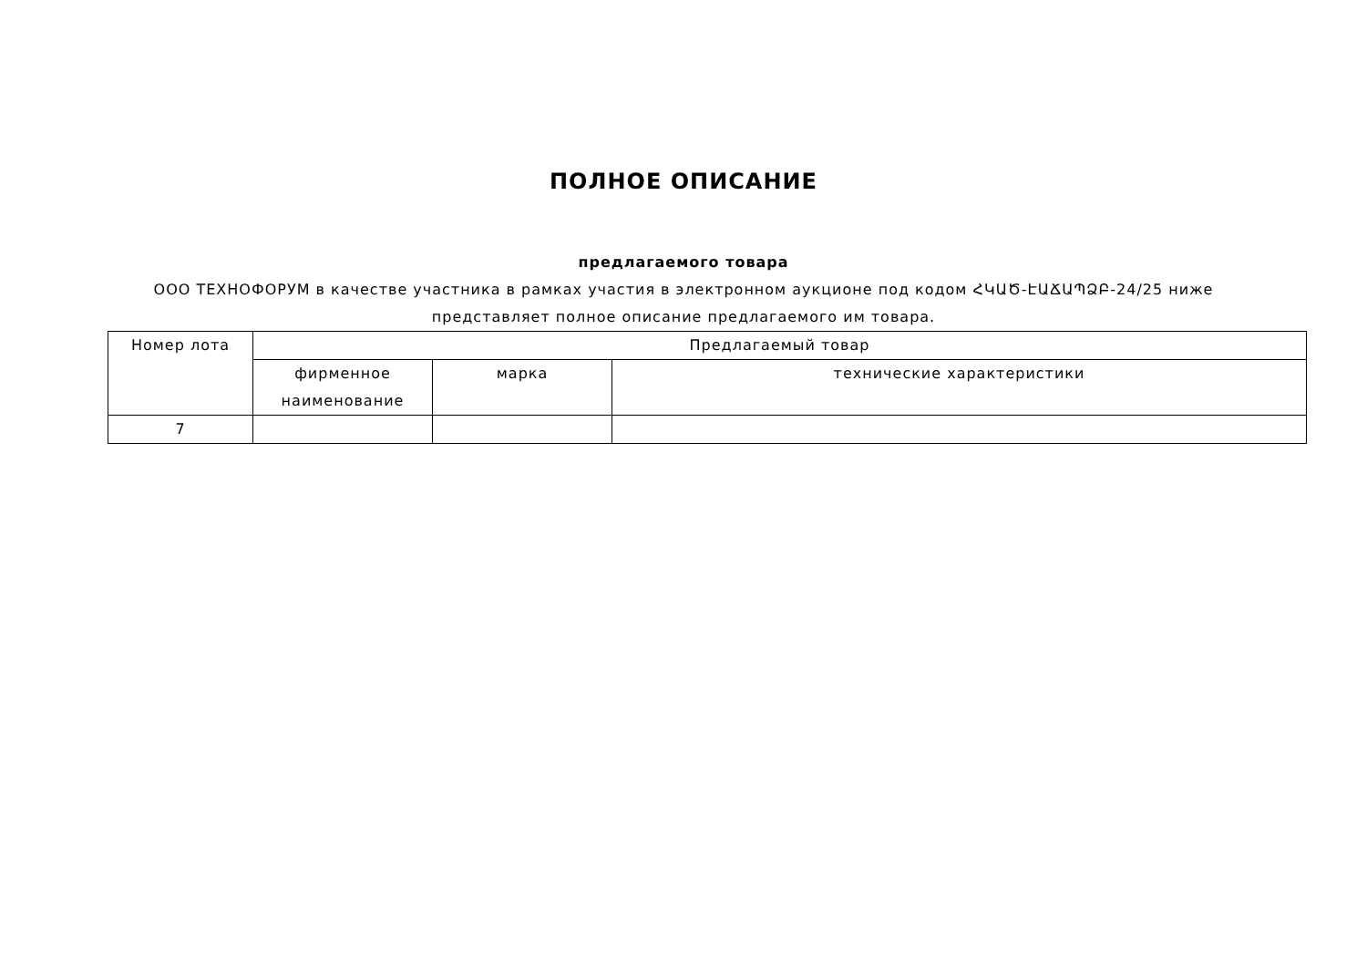ПОЛНОЕ ОПИСАНИЕ
предлагаемого товара
ООО ТЕХНОФОРУМ в качестве участника в рамках участия в электронном аукционе под кодом ՀԿԱԾ-ԷԱՃԱՊՁԲ-24/25 ниже представляет полное описание предлагаемого им товара.
| Номер лота | Предлагаемый товар | | |
| --- | --- | --- | --- |
| | фирменное наименование | марка | технические характеристики |
| 7 | | | |